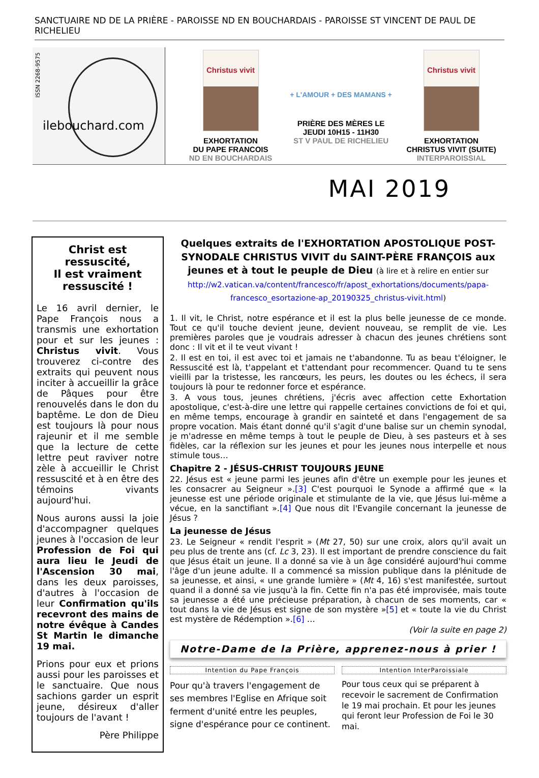SANCTUAIRE ND DE LA PRIÈRE - PAROISSE ND EN BOUCHARDAIS - PAROISSE ST VINCENT DE PAUL DE RICHELIEU
ISSN 2268-9575
ilebouchard.com
Christus vivit
EXHORTATION
DU PAPE FRANCOIS
ND EN BOUCHARDAIS
+ L'AMOUR + DES MAMANS +
PRIÈRE DES MÈRES LE
JEUDI 10H15 - 11H30
ST V PAUL DE RICHELIEU
Christus vivit
EXHORTATION
CHRISTUS VIVIT (SUITE)
INTERPAROISSIAL
MAI 2019
Christ est ressuscité,
Il est vraiment ressuscité !
Le 16 avril dernier, le Pape François nous a transmis une exhortation pour et sur les jeunes : Christus vivit. Vous trouverez ci-contre des extraits qui peuvent nous inciter à accueillir la grâce de Pâques pour être renouvelés dans le don du baptême. Le don de Dieu est toujours là pour nous rajeunir et il me semble que la lecture de cette lettre peut raviver notre zèle à accueillir le Christ ressuscité et à en être des témoins vivants aujourd'hui.
Nous aurons aussi la joie d'accompagner quelques jeunes à l'occasion de leur Profession de Foi qui aura lieu le Jeudi de l'Ascension 30 mai, dans les deux paroisses, d'autres à l'occasion de leur Confirmation qu'ils recevront des mains de notre évêque à Candes St Martin le dimanche 19 mai.
Prions pour eux et prions aussi pour les paroisses et le sanctuaire. Que nous sachions garder un esprit jeune, désireux d'aller toujours de l'avant !
Père Philippe
Quelques extraits de l'EXHORTATION APOSTOLIQUE POST-SYNODALE CHRISTUS VIVIT du SAINT-PÈRE FRANÇOIS aux jeunes et à tout le peuple de Dieu (à lire et à relire en entier sur http://w2.vatican.va/content/francesco/fr/apost_exhortations/documents/papa-francesco_esortazione-ap_20190325_christus-vivit.html)
1. Il vit, le Christ, notre espérance et il est la plus belle jeunesse de ce monde. Tout ce qu'il touche devient jeune, devient nouveau, se remplit de vie. Les premières paroles que je voudrais adresser à chacun des jeunes chrétiens sont donc : Il vit et il te veut vivant !
2. Il est en toi, il est avec toi et jamais ne t'abandonne. Tu as beau t'éloigner, le Ressuscité est là, t'appelant et t'attendant pour recommencer. Quand tu te sens vieilli par la tristesse, les rancœurs, les peurs, les doutes ou les échecs, il sera toujours là pour te redonner force et espérance.
3. A vous tous, jeunes chrétiens, j'écris avec affection cette Exhortation apostolique, c'est-à-dire une lettre qui rappelle certaines convictions de foi et qui, en même temps, encourage à grandir en sainteté et dans l'engagement de sa propre vocation. Mais étant donné qu'il s'agit d'une balise sur un chemin synodal, je m'adresse en même temps à tout le peuple de Dieu, à ses pasteurs et à ses fidèles, car la réflexion sur les jeunes et pour les jeunes nous interpelle et nous stimule tous…
Chapitre 2 - JÉSUS-CHRIST TOUJOURS JEUNE
22. Jésus est « jeune parmi les jeunes afin d'être un exemple pour les jeunes et les consacrer au Seigneur ».[3] C'est pourquoi le Synode a affirmé que « la jeunesse est une période originale et stimulante de la vie, que Jésus lui-même a vécue, en la sanctifiant ».[4] Que nous dit l'Evangile concernant la jeunesse de Jésus ?
La jeunesse de Jésus
23. Le Seigneur « rendit l'esprit » (Mt 27, 50) sur une croix, alors qu'il avait un peu plus de trente ans (cf. Lc 3, 23). Il est important de prendre conscience du fait que Jésus était un jeune. Il a donné sa vie à un âge considéré aujourd'hui comme l'âge d'un jeune adulte. Il a commencé sa mission publique dans la plénitude de sa jeunesse, et ainsi, « une grande lumière » (Mt 4, 16) s'est manifestée, surtout quand il a donné sa vie jusqu'à la fin. Cette fin n'a pas été improvisée, mais toute sa jeunesse a été une précieuse préparation, à chacun de ses moments, car « tout dans la vie de Jésus est signe de son mystère »[5] et « toute la vie du Christ est mystère de Rédemption ».[6] …
(Voir la suite en page 2)
Notre-Dame de la Prière, apprenez-nous à prier !
Intention du Pape François
Pour qu'à travers l'engagement de ses membres l'Eglise en Afrique soit ferment d'unité entre les peuples, signe d'espérance pour ce continent.
Intention InterParoissiale
Pour tous ceux qui se préparent à recevoir le sacrement de Confirmation le 19 mai prochain. Et pour les jeunes qui feront leur Profession de Foi le 30 mai.